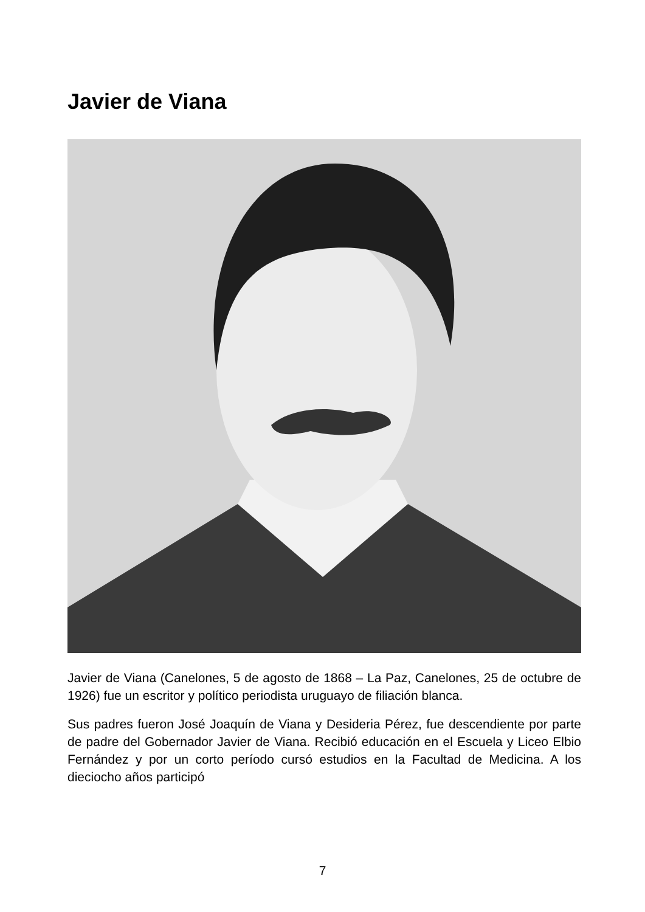Javier de Viana
Javier de Viana (Canelones, 5 de agosto de 1868 – La Paz, Canelones, 25 de octubre de 1926) fue un escritor y político periodista uruguayo de filiación blanca.
Sus padres fueron José Joaquín de Viana y Desideria Pérez, fue descendiente por parte de padre del Gobernador Javier de Viana. Recibió educación en el Escuela y Liceo Elbio Fernández y por un corto período cursó estudios en la Facultad de Medicina. A los dieciocho años participó
7